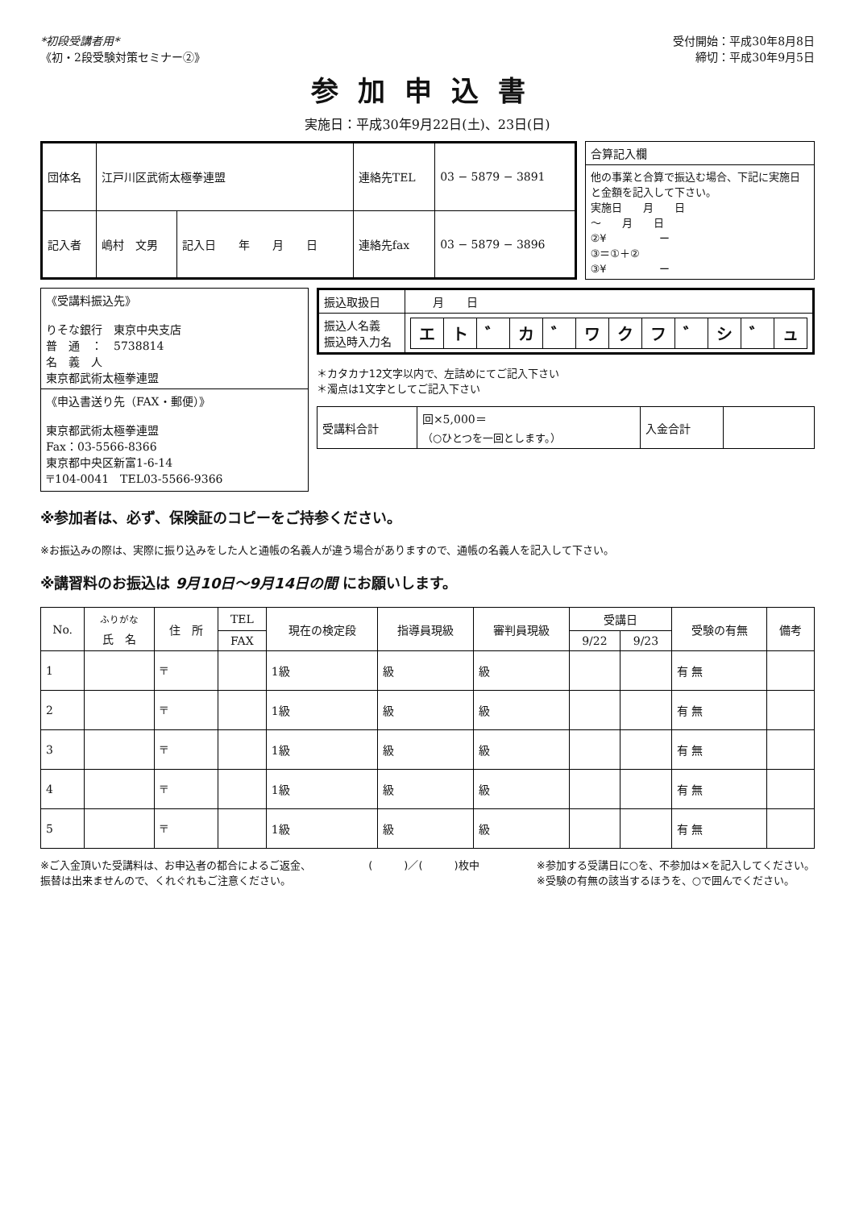*初段受講者用*
《初・2段受験対策セミナー②》
受付開始：平成30年8月8日
締切：平成30年9月5日
参加申込書
実施日：平成30年9月22日(土)、23日(日)
| 団体名 | 江戸川区武術太極拳連盟 | | 連絡先TEL | 03 − 5879 − 3891 |
| 記入者 | 嶋村 文男 | 記入日 年 月 日 | 連絡先fax | 03 − 5879 − 3896 |
| 合算記入欄 |
| 他の事業と合算で振込む場合、下記に実施日と金額を記入して下さい。 実施日 月 日 ～ 月 日 ②¥ ー ③＝①＋② ③¥ ー |
| 《受講料振込先》 りそな銀行 東京中央支店 普 通 ： 5738814 名 義 人 東京都武術太極拳連盟 |
| 《申込書送り先（FAX・郵便）》 東京都武術太極拳連盟 Fax：03-5566-8366 東京都中央区新富1-6-14 〒104-0041 TEL03-5566-9366 |
| 振込取扱日 | 月 日 |
| 振込人名義 振込時入力名 | / エ / ト / ゛ / カ / ゛ / ワ / ク / フ / ゛ / シ / ゛ / ュ / |
＊カタカナ12文字以内で、左詰めにてご記入下さい
＊濁点は1文字としてご記入下さい
| 受講料合計 | 回×5,000＝ （○ひとつを一回とします。） | 入金合計 | |
※参加者は、必ず、保険証のコピーをご持参ください。
※お振込みの際は、実際に振り込みをした人と通帳の名義人が違う場合がありますので、通帳の名義人を記入して下さい。
※講習料のお振込は 9月10日～9月14日の間 にお願いします。
| No. | <sup>ふりがな</sup> 氏 名 | 住 所 | TEL | 現在の検定段 | 指導員現級 | 審判員現級 | 受講日 | | 受験の有無 | 備考 |
| --- | --- | --- | --- | --- | --- | --- | --- | --- | --- | --- |
| | | | FAX | | | | 9/22 | 9/23 | | |
| 1 | | 〒 | | 1級 | 級 | 級 | | | 有 無 | |
| 2 | | 〒 | | 1級 | 級 | 級 | | | 有 無 | |
| 3 | | 〒 | | 1級 | 級 | 級 | | | 有 無 | |
| 4 | | 〒 | | 1級 | 級 | 級 | | | 有 無 | |
| 5 | | 〒 | | 1級 | 級 | 級 | | | 有 無 | |
※ご入金頂いた受講料は、お申込者の都合によるご返金、
振替は出来ませんので、くれぐれもご注意ください。
(　　　)／(　　　)枚中 ※参加する受講日に○を、不参加は×を記入してください。
※受験の有無の該当するほうを、○で囲んでください。